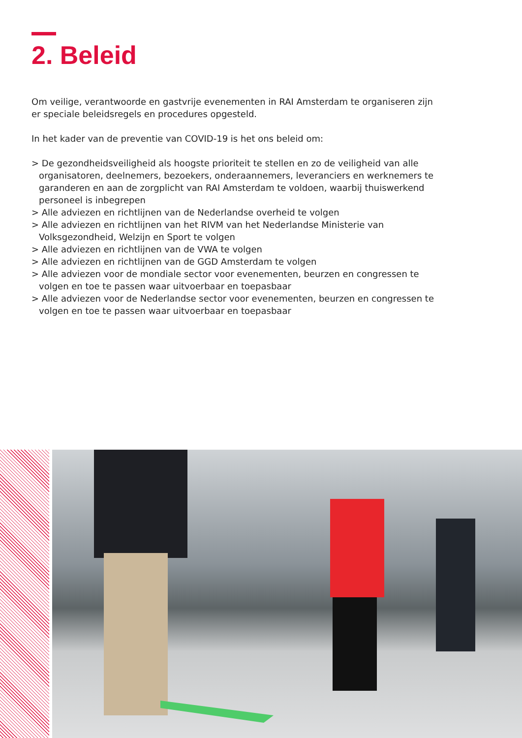2. Beleid
Om veilige, verantwoorde en gastvrije evenementen in RAI Amsterdam te organiseren zijn er speciale beleidsregels en procedures opgesteld.
In het kader van de preventie van COVID-19 is het ons beleid om:
> De gezondheidsveiligheid als hoogste prioriteit te stellen en zo de veiligheid van alle organisatoren, deelnemers, bezoekers, onderaannemers, leveranciers en werknemers te garanderen en aan de zorgplicht van RAI Amsterdam te voldoen, waarbij thuiswerkend personeel is inbegrepen
> Alle adviezen en richtlijnen van de Nederlandse overheid te volgen
> Alle adviezen en richtlijnen van het RIVM van het Nederlandse Ministerie van Volksgezondheid, Welzijn en Sport te volgen
> Alle adviezen en richtlijnen van de VWA te volgen
> Alle adviezen en richtlijnen van de GGD Amsterdam te volgen
> Alle adviezen voor de mondiale sector voor evenementen, beurzen en congressen te volgen en toe te passen waar uitvoerbaar en toepasbaar
> Alle adviezen voor de Nederlandse sector voor evenementen, beurzen en congressen te volgen en toe te passen waar uitvoerbaar en toepasbaar